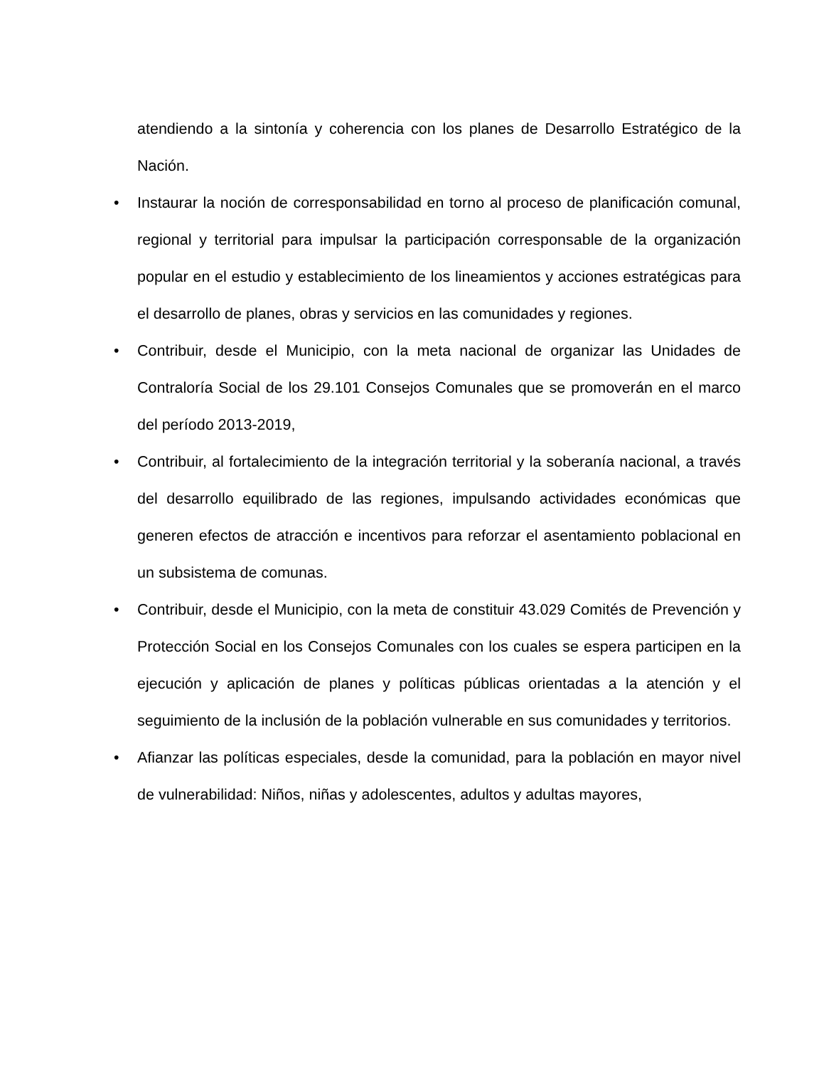atendiendo a la sintonía y coherencia con los planes de Desarrollo Estratégico de la Nación.
• Instaurar la noción de corresponsabilidad en torno al proceso de planificación comunal, regional y territorial para impulsar la participación corresponsable de la organización popular en el estudio y establecimiento de los lineamientos y acciones estratégicas para el desarrollo de planes, obras y servicios en las comunidades y regiones.
• Contribuir, desde el Municipio, con la meta nacional de organizar las Unidades de Contraloría Social de los 29.101 Consejos Comunales que se promoverán en el marco del período 2013-2019,
• Contribuir, al fortalecimiento de la integración territorial y la soberanía nacional, a través del desarrollo equilibrado de las regiones, impulsando actividades económicas que generen efectos de atracción e incentivos para reforzar el asentamiento poblacional en un subsistema de comunas.
• Contribuir, desde el Municipio, con la meta de constituir 43.029 Comités de Prevención y Protección Social en los Consejos Comunales con los cuales se espera participen en la ejecución y aplicación de planes y políticas públicas orientadas a la atención y el seguimiento de la inclusión de la población vulnerable en sus comunidades y territorios.
• Afianzar las políticas especiales, desde la comunidad, para la población en mayor nivel de vulnerabilidad: Niños, niñas y adolescentes, adultos y adultas mayores,